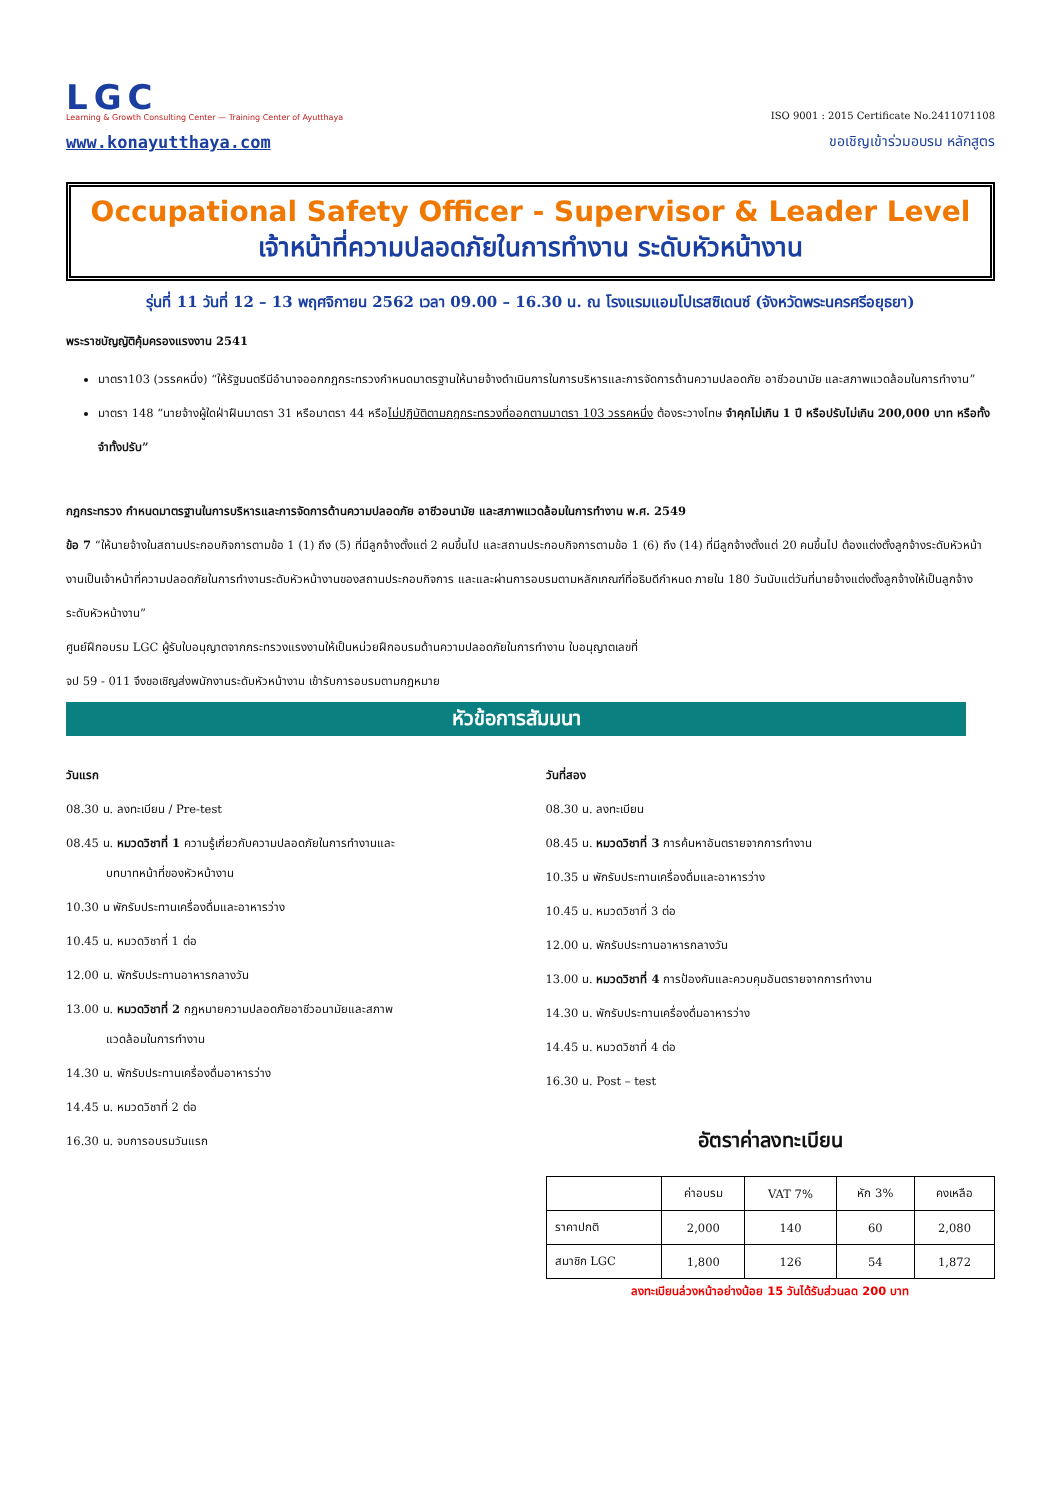LGC
Learning & Growth Consulting Center — Training Center of Ayutthaya
www.konayutthaya.com
ISO 9001 : 2015 Certificate No.2411071108
ขอเชิญเข้าร่วมอบรม หลักสูตร
Occupational Safety Officer - Supervisor & Leader Level
เจ้าหน้าที่ความปลอดภัยในการทำงาน ระดับหัวหน้างาน
รุ่นที่ 11 วันที่ 12 – 13 พฤศจิกายน 2562 เวลา 09.00 – 16.30 น. ณ โรงแรมแอมโปเรสซิเดนซ์ (จังหวัดพระนครศรีอยุธยา)
พระราชบัญญัติคุ้มครองแรงงาน 2541
มาตรา103 (วรรคหนึ่ง) “ให้รัฐมนตรีมีอำนาจออกกฎกระทรวงกำหนดมาตรฐานให้นายจ้างดำเนินการในการบริหารและการจัดการด้านความปลอดภัย อาชีวอนามัย และสภาพแวดล้อมในการทำงาน”
มาตรา 148 “นายจ้างผู้ใดฝ่าฝืนมาตรา 31 หรือมาตรา 44 หรือไม่ปฏิบัติตามกฎกระทรวงที่ออกตามมาตรา 103 วรรคหนึ่ง ต้องระวางโทษ จำคุกไม่เกิน 1 ปี หรือปรับไม่เกิน 200,000 บาท หรือทั้งจำทั้งปรับ”
กฎกระทรวง กำหนดมาตรฐานในการบริหารและการจัดการด้านความปลอดภัย อาชีวอนามัย และสภาพแวดล้อมในการทำงาน พ.ศ. 2549
ข้อ 7 “ให้นายจ้างในสถานประกอบกิจการตามข้อ 1 (1) ถึง (5) ที่มีลูกจ้างตั้งแต่ 2 คนขึ้นไป และสถานประกอบกิจการตามข้อ 1 (6) ถึง (14) ที่มีลูกจ้างตั้งแต่ 20 คนขึ้นไป ต้องแต่งตั้งลูกจ้างระดับหัวหน้างานเป็นเจ้าหน้าที่ความปลอดภัยในการทำงานระดับหัวหน้างานของสถานประกอบกิจการ และและผ่านการอบรมตามหลักเกณฑ์ที่อธิบดีกำหนด ภายใน 180 วันนับแต่วันที่นายจ้างแต่งตั้งลูกจ้างให้เป็นลูกจ้างระดับหัวหน้างาน”
ศูนย์ฝึกอบรม LGC ผู้รับใบอนุญาตจากกระทรวงแรงงานให้เป็นหน่วยฝึกอบรมด้านความปลอดภัยในการทำงาน ใบอนุญาตเลขที่
จป 59 - 011 จึงขอเชิญส่งพนักงานระดับหัวหน้างาน เข้ารับการอบรมตามกฎหมาย
หัวข้อการสัมมนา
วันแรก
08.30 น. ลงทะเบียน / Pre-test
08.45 น. หมวดวิชาที่ 1 ความรู้เกี่ยวกับความปลอดภัยในการทำงานและ
บทบาทหน้าที่ของหัวหน้างาน
10.30 น พักรับประทานเครื่องดื่มและอาหารว่าง
10.45 น. หมวดวิชาที่ 1 ต่อ
12.00 น. พักรับประทานอาหารกลางวัน
13.00 น. หมวดวิชาที่ 2 กฎหมายความปลอดภัยอาชีวอนามัยและสภาพ
แวดล้อมในการทำงาน
14.30 น. พักรับประทานเครื่องดื่มอาหารว่าง
14.45 น. หมวดวิชาที่ 2 ต่อ
16.30 น. จบการอบรมวันแรก
วันที่สอง
08.30 น. ลงทะเบียน
08.45 น. หมวดวิชาที่ 3 การค้นหาอันตรายจากการทำงาน
10.35 น พักรับประทานเครื่องดื่มและอาหารว่าง
10.45 น. หมวดวิชาที่ 3 ต่อ
12.00 น. พักรับประทานอาหารกลางวัน
13.00 น. หมวดวิชาที่ 4 การป้องกันและควบคุมอันตรายจากการทำงาน
14.30 น. พักรับประทานเครื่องดื่มอาหารว่าง
14.45 น. หมวดวิชาที่ 4 ต่อ
16.30 น. Post – test
อัตราค่าลงทะเบียน
| | ค่าอบรม | VAT 7% | หัก 3% | คงเหลือ |
| --- | --- | --- | --- | --- |
| ราคาปกติ | 2,000 | 140 | 60 | 2,080 |
| สมาชิก LGC | 1,800 | 126 | 54 | 1,872 |
ลงทะเบียนล่วงหน้าอย่างน้อย 15 วันได้รับส่วนลด 200 บาท